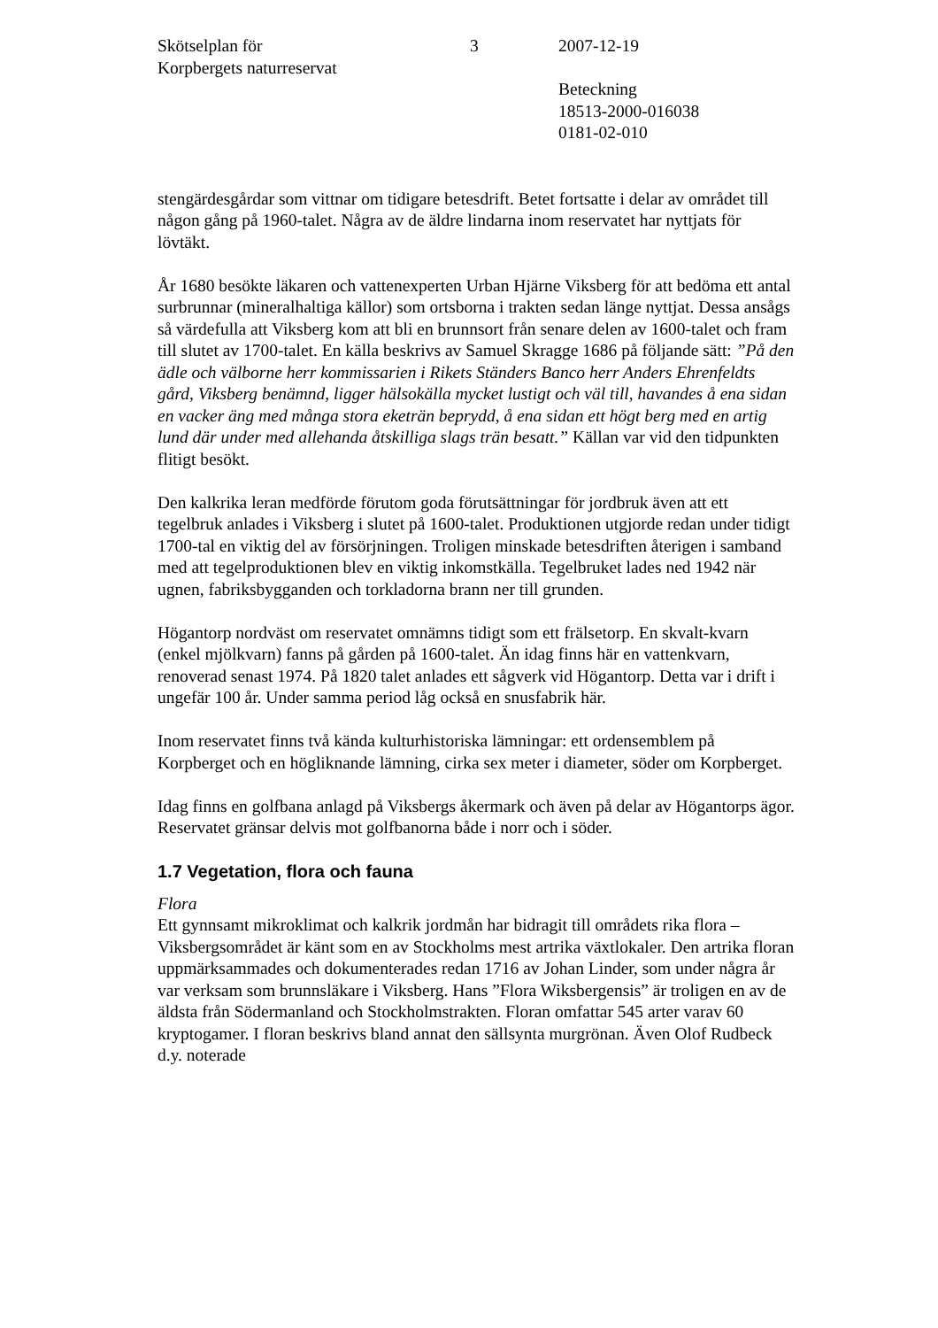Skötselplan för
Korpbergets naturreservat
3 2007-12-19
Beteckning
18513-2000-016038
0181-02-010
stengärdesgårdar som vittnar om tidigare betesdrift. Betet fortsatte i delar av området till någon gång på 1960-talet. Några av de äldre lindarna inom reservatet har nyttjats för lövtäkt.
År 1680 besökte läkaren och vattenexperten Urban Hjärne Viksberg för att bedöma ett antal surbrunnar (mineralhaltiga källor) som ortsborna i trakten sedan länge nyttjat. Dessa ansågs så värdefulla att Viksberg kom att bli en brunnsort från senare delen av 1600-talet och fram till slutet av 1700-talet. En källa beskrivs av Samuel Skragge 1686 på följande sätt: ”På den ädle och välborne herr kommissarien i Rikets Ständers Banco herr Anders Ehrenfeldts gård, Viksberg benämnd, ligger hälsokälla mycket lustigt och väl till, havandes å ena sidan en vacker äng med många stora eketrän beprydd, å ena sidan ett högt berg med en artig lund där under med allehanda åtskilliga slags trän besatt.” Källan var vid den tidpunkten flitigt besökt.
Den kalkrika leran medförde förutom goda förutsättningar för jordbruk även att ett tegelbruk anlades i Viksberg i slutet på 1600-talet. Produktionen utgjorde redan under tidigt 1700-tal en viktig del av försörjningen. Troligen minskade betesdriften återigen i samband med att tegelproduktionen blev en viktig inkomstkälla. Tegelbruket lades ned 1942 när ugnen, fabriksbygganden och torkladorna brann ner till grunden.
Högantorp nordväst om reservatet omnämns tidigt som ett frälsetorp. En skvalt-kvarn (enkel mjölkvarn) fanns på gården på 1600-talet. Än idag finns här en vattenkvarn, renoverad senast 1974. På 1820 talet anlades ett sågverk vid Högantorp. Detta var i drift i ungefär 100 år. Under samma period låg också en snusfabrik här.
Inom reservatet finns två kända kulturhistoriska lämningar: ett ordensemblem på Korpberget och en högliknande lämning, cirka sex meter i diameter, söder om Korpberget.
Idag finns en golfbana anlagd på Viksbergs åkermark och även på delar av Högantorps ägor. Reservatet gränsar delvis mot golfbanorna både i norr och i söder.
1.7 Vegetation, flora och fauna
Flora
Ett gynnsamt mikroklimat och kalkrik jordmån har bidragit till områdets rika flora – Viksbergsområdet är känt som en av Stockholms mest artrika växtlokaler. Den artrika floran uppmärksammades och dokumenterades redan 1716 av Johan Linder, som under några år var verksam som brunnsläkare i Viksberg. Hans ”Flora Wiksbergensis” är troligen en av de äldsta från Södermanland och Stockholmstrakten. Floran omfattar 545 arter varav 60 kryptogamer. I floran beskrivs bland annat den sällsynta murgrönan. Även Olof Rudbeck d.y. noterade